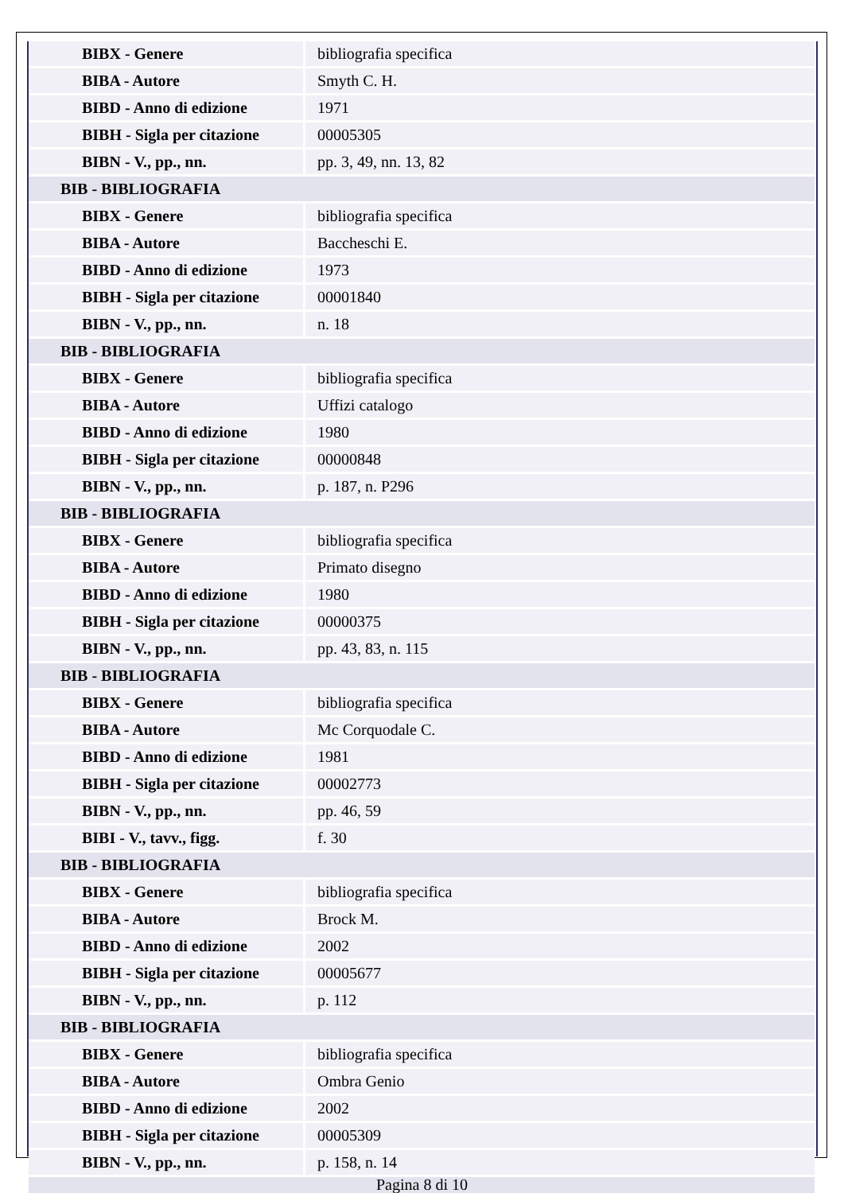| BIBX - Genere | bibliografia specifica |
| BIBA - Autore | Smyth C. H. |
| BIBD - Anno di edizione | 1971 |
| BIBH - Sigla per citazione | 00005305 |
| BIBN - V., pp., nn. | pp. 3, 49, nn. 13, 82 |
| BIB - BIBLIOGRAFIA | |
| BIBX - Genere | bibliografia specifica |
| BIBA - Autore | Baccheschi E. |
| BIBD - Anno di edizione | 1973 |
| BIBH - Sigla per citazione | 00001840 |
| BIBN - V., pp., nn. | n. 18 |
| BIB - BIBLIOGRAFIA | |
| BIBX - Genere | bibliografia specifica |
| BIBA - Autore | Uffizi catalogo |
| BIBD - Anno di edizione | 1980 |
| BIBH - Sigla per citazione | 00000848 |
| BIBN - V., pp., nn. | p. 187, n. P296 |
| BIB - BIBLIOGRAFIA | |
| BIBX - Genere | bibliografia specifica |
| BIBA - Autore | Primato disegno |
| BIBD - Anno di edizione | 1980 |
| BIBH - Sigla per citazione | 00000375 |
| BIBN - V., pp., nn. | pp. 43, 83, n. 115 |
| BIB - BIBLIOGRAFIA | |
| BIBX - Genere | bibliografia specifica |
| BIBA - Autore | Mc Corquodale C. |
| BIBD - Anno di edizione | 1981 |
| BIBH - Sigla per citazione | 00002773 |
| BIBN - V., pp., nn. | pp. 46, 59 |
| BIBI - V., tavv., figg. | f. 30 |
| BIB - BIBLIOGRAFIA | |
| BIBX - Genere | bibliografia specifica |
| BIBA - Autore | Brock M. |
| BIBD - Anno di edizione | 2002 |
| BIBH - Sigla per citazione | 00005677 |
| BIBN - V., pp., nn. | p. 112 |
| BIB - BIBLIOGRAFIA | |
| BIBX - Genere | bibliografia specifica |
| BIBA - Autore | Ombra Genio |
| BIBD - Anno di edizione | 2002 |
| BIBH - Sigla per citazione | 00005309 |
| BIBN - V., pp., nn. | p. 158, n. 14 |
Pagina 8 di 10